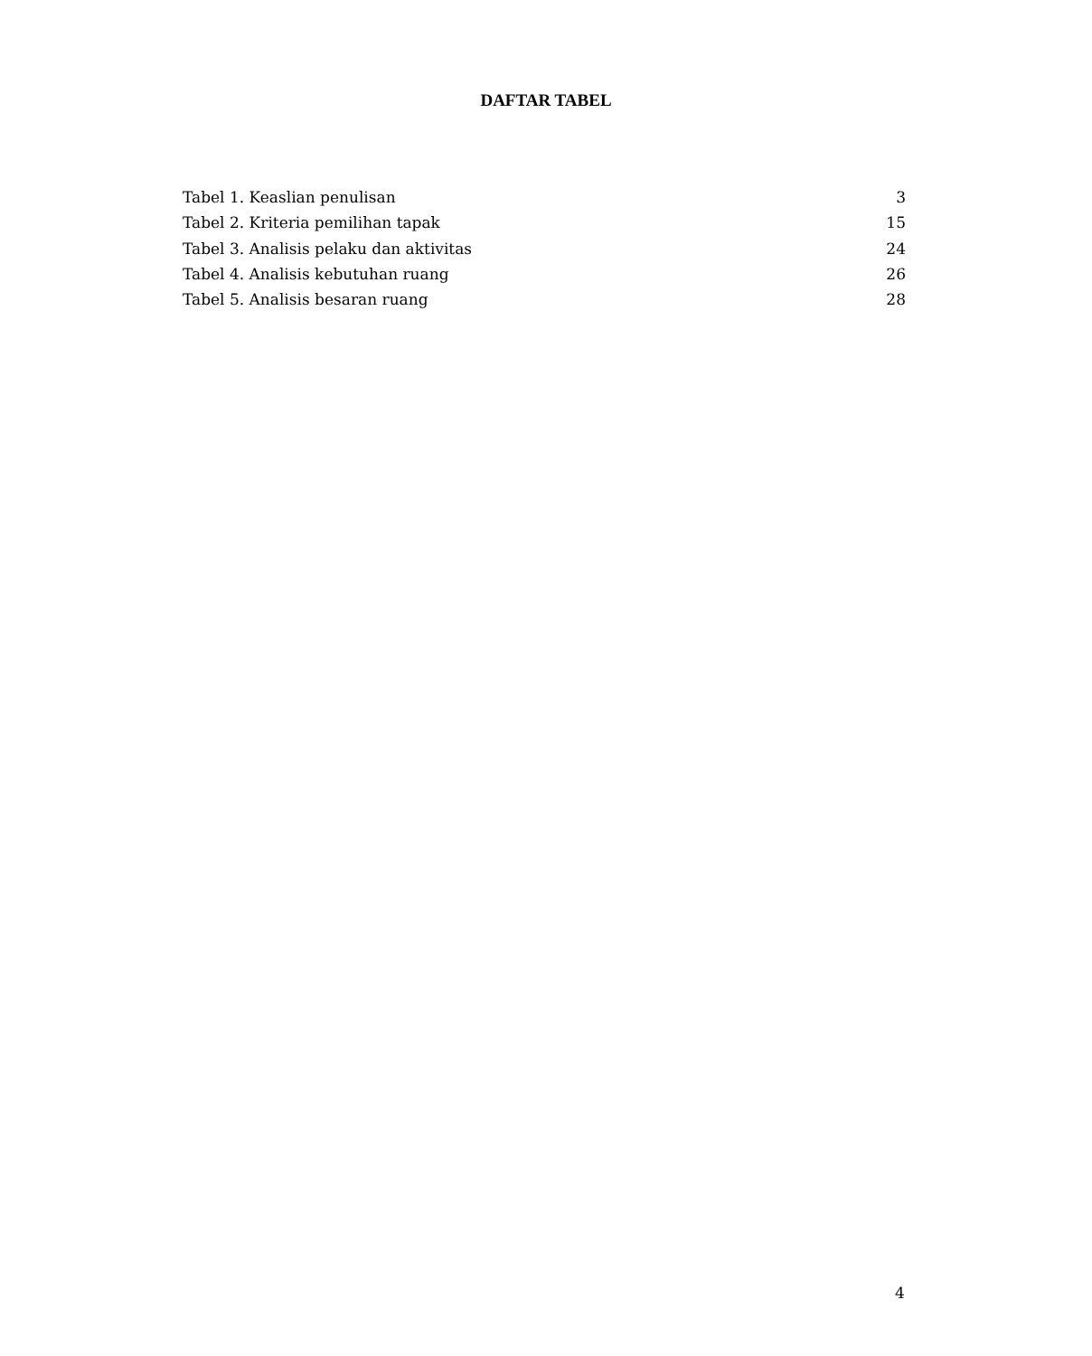DAFTAR TABEL
Tabel 1. Keaslian penulisan 3
Tabel 2. Kriteria pemilihan tapak 15
Tabel 3. Analisis pelaku dan aktivitas 24
Tabel 4. Analisis kebutuhan ruang 26
Tabel 5. Analisis besaran ruang 28
4